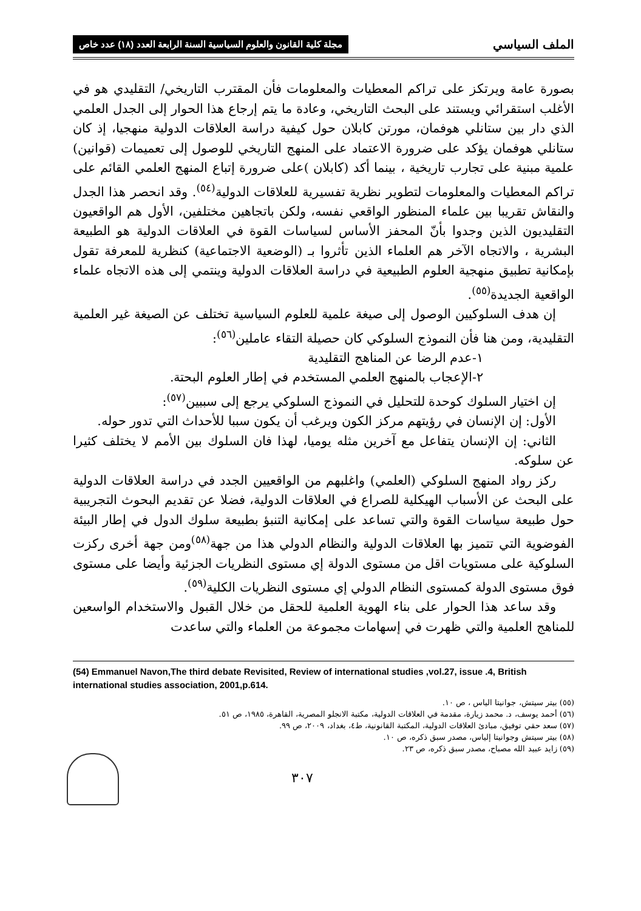الملف السياسي مجلة كلية القانون والعلوم السياسية السنة الرابعة العدد (١٨) عدد خاص
بصورة عامة ويرتكز على تراكم المعطيات والمعلومات فأن المقترب التاريخي/ التقليدي هو في الأغلب استقرائي ويستند على البحث التاريخي، وعادة ما يتم إرجاع هذا الحوار إلى الجدل العلمي الذي دار بين ستانلي هوفمان، مورتن كابلان حول كيفية دراسة العلاقات الدولية منهجيا، إذ كان ستانلي هوفمان يؤكد على ضرورة الاعتماد على المنهج التاريخي للوصول إلى تعميمات (قوانين) علمية مبنية على تجارب تاريخية ، بينما أكد (كابلان )على ضرورة إتباع المنهج العلمي القائم على تراكم المعطيات والمعلومات لتطوير نظرية تفسيرية للعلاقات الدولية<sup>(٥٤)</sup>. وقد انحصر هذا الجدل والنقاش تقريبا بين علماء المنظور الواقعي نفسه، ولكن باتجاهين مختلفين، الأول هم الواقعيون التقليديون الذين وجدوا بأنّ المحفز الأساس لسياسات القوة في العلاقات الدولية هو الطبيعة البشرية ، والاتجاه الآخر هم العلماء الذين تأثروا بـ (الوضعية الاجتماعية) كنظرية للمعرفة تقول بإمكانية تطبيق منهجية العلوم الطبيعية في دراسة العلاقات الدولية وينتمي إلى هذه الاتجاه علماء الواقعية الجديدة<sup>(٥٥)</sup>.
إن هدف السلوكيين الوصول إلى صيغة علمية للعلوم السياسية تختلف عن الصيغة غير العلمية التقليدية، ومن هنا فأن النموذج السلوكي كان حصيلة التقاء عاملين<sup>(٥٦)</sup>:
١-عدم الرضا عن المناهج التقليدية
٢-الإعجاب بالمنهج العلمي المستخدم في إطار العلوم البحتة.
إن اختيار السلوك كوحدة للتحليل في النموذج السلوكي يرجع إلى سببين<sup>(٥٧)</sup>:
الأول: إن الإنسان في رؤيتهم مركز الكون ويرغب أن يكون سببا للأحداث التي تدور حوله.
الثاني: إن الإنسان يتفاعل مع آخرين مثله يوميا، لهذا فان السلوك بين الأمم لا يختلف كثيرا عن سلوكه.
ركز رواد المنهج السلوكي (العلمي) واغلبهم من الواقعيين الجدد في دراسة العلاقات الدولية على البحث عن الأسباب الهيكلية للصراع في العلاقات الدولية، فضلا عن تقديم البحوث التجريبية حول طبيعة سياسات القوة والتي تساعد على إمكانية التنبؤ بطبيعة سلوك الدول في إطار البيئة الفوضوية التي تتميز بها العلاقات الدولية والنظام الدولي هذا من جهة<sup>(٥٨)</sup>ومن جهة أخرى ركزت السلوكية على مستويات اقل من مستوى الدولة إي مستوى النظريات الجزئية وأيضا على مستوى فوق مستوى الدولة كمستوى النظام الدولي إي مستوى النظريات الكلية<sup>(٥٩)</sup>.
وقد ساعد هذا الحوار على بناء الهوية العلمية للحقل من خلال القبول والاستخدام الواسعين للمناهج العلمية والتي ظهرت في إسهامات مجموعة من العلماء والتي ساعدت
(54) Emmanuel Navon,The third debate Revisited, Review of international studies ,vol.27, issue .4, British international studies association, 2001,p.614.
(٥٥) بيتر سيتش، جوانيتا الياس ، ص ١٠.
(٥٦) أحمد يوسف، د. محمد زيارة، مقدمة في العلاقات الدولية، مكتبة الانجلو المصرية، القاهرة، ١٩٨٥، ص ٥١.
(٥٧) سعد حقي توفيق، مبادئ العلاقات الدولية، المكتبة القانونية، ط٤، بغداد، ٢٠٠٩، ص ٩٩.
(٥٨) بيتر سيتش وجوانيتا إلياس، مصدر سبق ذكره، ص ١٠.
(٥٩) زايد عبيد الله مصباح، مصدر سبق ذكره، ص ٢٣.
٣٠٧